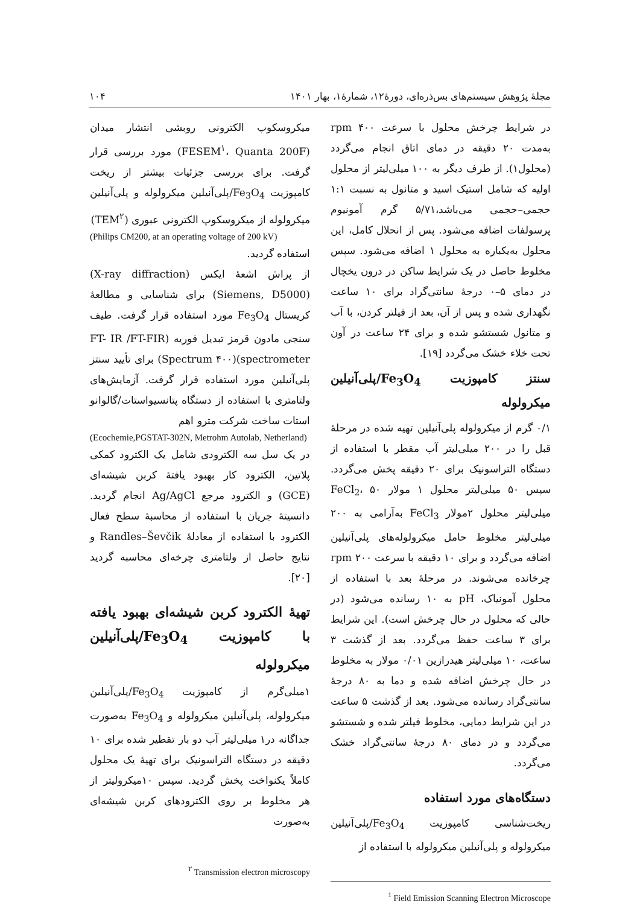مجلهٔ پژوهش سیستم‌های بس‌ذره‌ای، دورهٔ۱۲، شمارهٔ۱، بهار ۱۴۰۱ ۱۰۴
در شرایط چرخش محلول با سرعت ۴۰۰ rpm به‌مدت ۲۰ دقیقه در دمای اتاق انجام می‌گردد (محلول۱). از طرف دیگر به ۱۰۰ میلی‌لیتر از محلول اولیه که شامل استیک اسید و متانول به نسبت ۱:۱ حجمی–حجمی می‌باشد،۵/۷۱ گرم آمونیوم پرسولفات اضافه می‌شود. پس از انحلال کامل، این محلول به‌یکباره به محلول ۱ اضافه می‌شود. سپس مخلوط حاصل در یک شرایط ساکن در درون یخچال در دمای ۵–۰ درجهٔ سانتی‌گراد برای ۱۰ ساعت نگهداری شده و پس از آن، بعد از فیلتر کردن، با آب و متانول شستشو شده و برای ۲۴ ساعت در آون تحت خلاء خشک می‌گردد [۱۹].
سنتز کامپوزیت Fe<sub>3</sub>O<sub>4</sub>/پلی‌آنیلین میکرولوله
۰/۱ گرم از میکرولوله پلی‌آنیلین تهیه شده در مرحلهٔ قبل را در ۲۰۰ میلی‌لیتر آب مقطر با استفاده از دستگاه التراسونیک برای ۲۰ دقیقه پخش می‌گردد. سپس ۵۰ میلی‌لیتر محلول ۱ مولار FeCl<sub>2</sub>، ۵۰ میلی‌لیتر محلول ۲مولار FeCl<sub>3</sub> به‌آرامی به ۲۰۰ میلی‌لیتر مخلوط حامل میکرولوله‌های پلی‌آنیلین اضافه می‌گردد و برای ۱۰ دقیقه با سرعت ۲۰۰ rpm چرخانده می‌شوند. در مرحلهٔ بعد با استفاده از محلول آمونیاک، pH به ۱۰ رسانده می‌شود (در حالی که محلول در حال چرخش است). این شرایط برای ۳ ساعت حفظ می‌گردد. بعد از گذشت ۳ ساعت، ۱۰ میلی‌لیتر هیدرازین ۰/۰۱ مولار به مخلوط در حال چرخش اضافه شده و دما به ۸۰ درجهٔ سانتی‌گراد رسانده می‌شود. بعد از گذشت ۵ ساعت در این شرایط دمایی، مخلوط فیلتر شده و شستشو می‌گردد و در دمای ۸۰ درجهٔ سانتی‌گراد خشک می‌گردد.
دستگاه‌های مورد استفاده
ریخت‌شناسی کامپوزیت Fe<sub>3</sub>O<sub>4</sub>/پلی‌آنیلین میکرولوله و پلی‌آنیلین میکرولوله با استفاده از
<sup>1</sup> Field Emission Scanning Electron Microscope
میکروسکوپ الکترونی روبشی انتشار میدان (FESEM<sup>۱</sup>، Quanta 200F) مورد بررسی قرار گرفت. برای بررسی جزئیات بیشتر از ریخت کامپوزیت Fe<sub>3</sub>O<sub>4</sub>/پلی‌آنیلین میکرولوله و پلی‌آنیلین میکرولوله از میکروسکوپ الکترونی عبوری (TEM<sup>۲</sup>)
(Philips CM200, at an operating voltage of 200 kV)
استفاده گردید.
از پراش اشعهٔ ایکس (X-ray diffraction) (Siemens, D5000) برای شناسایی و مطالعهٔ کریستال Fe<sub>3</sub>O<sub>4</sub> مورد استفاده قرار گرفت. طیف سنجی مادون قرمز تبدیل فوریه (FT- IR /FT-FIR spectrometer)(Spectrum ۴۰۰) برای تأیید سنتز پلی‌آنیلین مورد استفاده قرار گرفت. آزمایش‌های ولتامتری با استفاده از دستگاه پتانسیواستات/گالوانو استات ساخت شرکت مترو اهم
(Ecochemie,PGSTAT-302N, Metrohm Autolab, Netherland)
در یک سل سه الکترودی شامل یک الکترود کمکی پلاتین، الکترود کار بهبود یافتهٔ کربن شیشه‌ای (GCE) و الکترود مرجع Ag/AgCl انجام گردید. دانسیتهٔ جریان با استفاده از محاسبهٔ سطح فعال الکترود با استفاده از معادلهٔ Randles–Ševčik و نتایج حاصل از ولتامتری چرخه‌ای محاسبه گردید [۲۰].
تهیهٔ الکترود کربن شیشه‌ای بهبود یافته با کامپوزیت Fe<sub>3</sub>O<sub>4</sub>/پلی‌آنیلین میکرولوله
۱میلی‌گرم از کامپوزیت Fe<sub>3</sub>O<sub>4</sub>/پلی‌آنیلین میکرولوله، پلی‌آنیلین میکرولوله و Fe<sub>3</sub>O<sub>4</sub> به‌صورت جداگانه در۱ میلی‌لیتر آب دو بار تقطیر شده برای ۱۰ دقیقه در دستگاه التراسونیک برای تهیهٔ یک محلول کاملاً یکنواخت پخش گردید. سپس ۱۰میکرولیتر از هر مخلوط بر روی الکترودهای کربن شیشه‌ای به‌صورت
<sup>۲</sup> Transmission electron microscopy